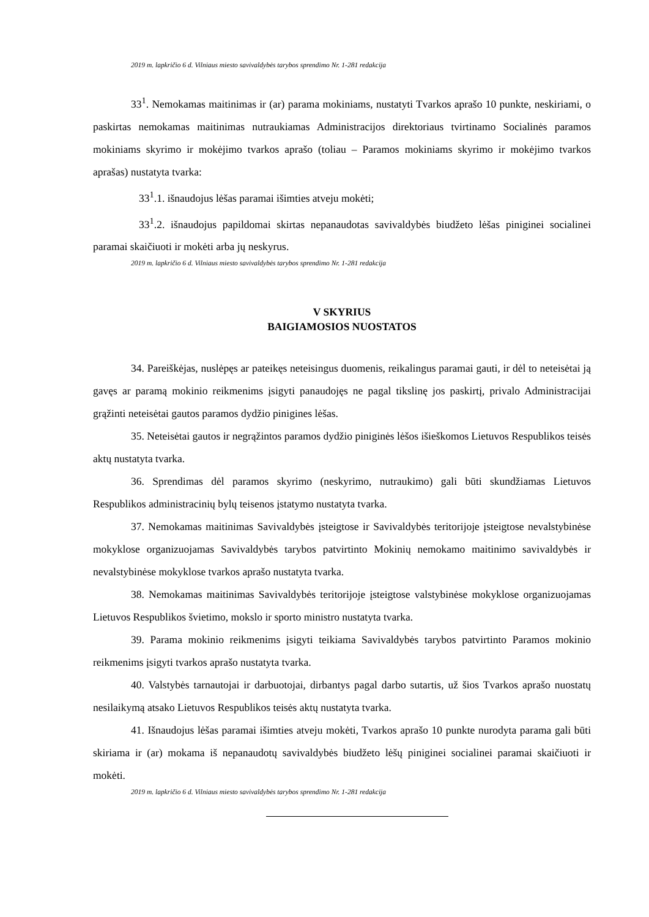2019 m. lapkričio 6 d. Vilniaus miesto savivaldybės tarybos sprendimo Nr. 1-281 redakcija
33<sup>1</sup>. Nemokamas maitinimas ir (ar) parama mokiniams, nustatyti Tvarkos aprašo 10 punkte, neskiriami, o paskirtas nemokamas maitinimas nutraukiamas Administracijos direktoriaus tvirtinamo Socialinės paramos mokiniams skyrimo ir mokėjimo tvarkos aprašo (toliau – Paramos mokiniams skyrimo ir mokėjimo tvarkos aprašas) nustatyta tvarka:
33<sup>1</sup>.1. išnaudojus lėšas paramai išimties atveju mokėti;
33<sup>1</sup>.2. išnaudojus papildomai skirtas nepanaudotas savivaldybės biudžeto lėšas piniginei socialinei paramai skaičiuoti ir mokėti arba jų neskyrus.
2019 m. lapkričio 6 d. Vilniaus miesto savivaldybės tarybos sprendimo Nr. 1-281 redakcija
V SKYRIUS
BAIGIAMOSIOS NUOSTATOS
34. Pareiškėjas, nuslėpęs ar pateikęs neteisingus duomenis, reikalingus paramai gauti, ir dėl to neteisėtai ją gavęs ar paramą mokinio reikmenims įsigyti panaudojęs ne pagal tikslinę jos paskirtį, privalo Administracijai grąžinti neteisėtai gautos paramos dydžio pinigines lėšas.
35. Neteisėtai gautos ir negrąžintos paramos dydžio piniginės lėšos išieškomos Lietuvos Respublikos teisės aktų nustatyta tvarka.
36. Sprendimas dėl paramos skyrimo (neskyrimo, nutraukimo) gali būti skundžiamas Lietuvos Respublikos administracinių bylų teisenos įstatymo nustatyta tvarka.
37. Nemokamas maitinimas Savivaldybės įsteigtose ir Savivaldybės teritorijoje įsteigtose nevalstybinėse mokyklose organizuojamas Savivaldybės tarybos patvirtinto Mokinių nemokamo maitinimo savivaldybės ir nevalstybinėse mokyklose tvarkos aprašo nustatyta tvarka.
38. Nemokamas maitinimas Savivaldybės teritorijoje įsteigtose valstybinėse mokyklose organizuojamas Lietuvos Respublikos švietimo, mokslo ir sporto ministro nustatyta tvarka.
39. Parama mokinio reikmenims įsigyti teikiama Savivaldybės tarybos patvirtinto Paramos mokinio reikmenims įsigyti tvarkos aprašo nustatyta tvarka.
40. Valstybės tarnautojai ir darbuotojai, dirbantys pagal darbo sutartis, už šios Tvarkos aprašo nuostatų nesilaikymą atsako Lietuvos Respublikos teisės aktų nustatyta tvarka.
41. Išnaudojus lėšas paramai išimties atveju mokėti, Tvarkos aprašo 10 punkte nurodyta parama gali būti skiriama ir (ar) mokama iš nepanaudotų savivaldybės biudžeto lėšų piniginei socialinei paramai skaičiuoti ir mokėti.
2019 m. lapkričio 6 d. Vilniaus miesto savivaldybės tarybos sprendimo Nr. 1-281 redakcija